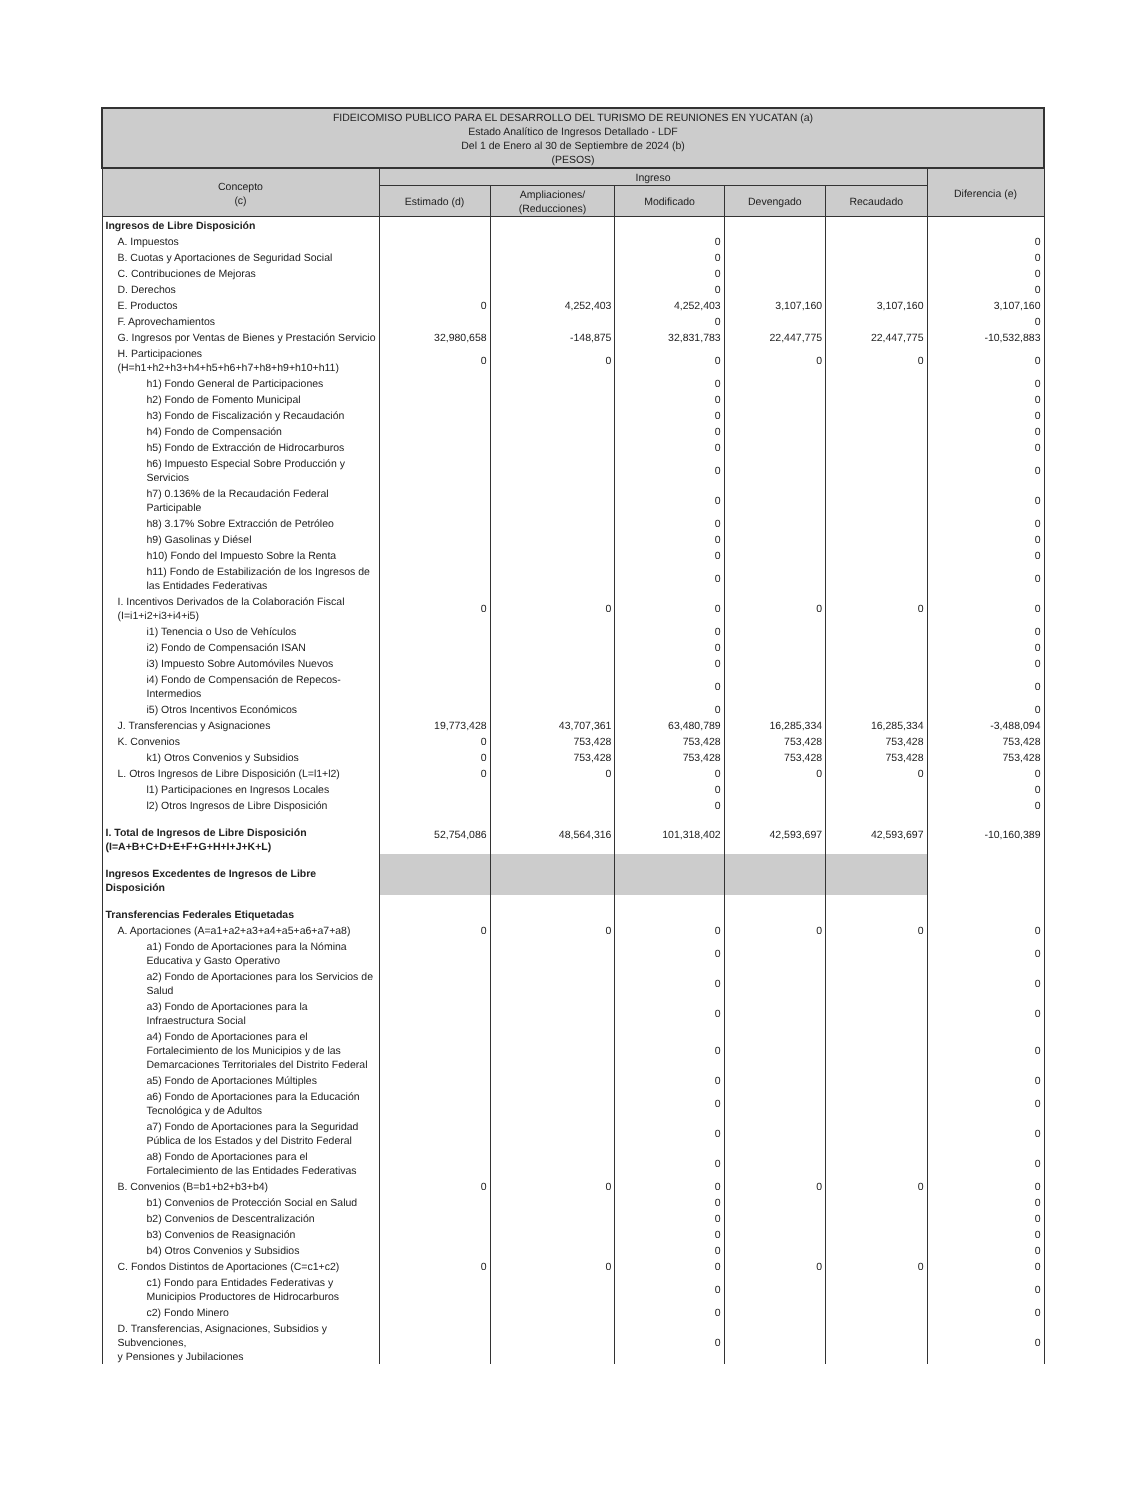| FIDEICOMISO PUBLICO PARA EL DESARROLLO DEL TURISMO DE REUNIONES EN YUCATAN (a) Estado Analítico de Ingresos Detallado - LDF Del 1 de Enero al 30 de Septiembre de 2024 (b) (PESOS) | | | | | | |
| --- | --- | --- | --- | --- | --- | --- |
| Concepto (c) | Ingreso | | | | | Diferencia (e) |
| | Estimado (d) | Ampliaciones/ (Reducciones) | Modificado | Devengado | Recaudado | |
| Ingresos de Libre Disposición | | | | | | |
| A. Impuestos | | | 0 | | | 0 |
| B. Cuotas y Aportaciones de Seguridad Social | | | 0 | | | 0 |
| C. Contribuciones de Mejoras | | | 0 | | | 0 |
| D. Derechos | | | 0 | | | 0 |
| E. Productos | 0 | 4,252,403 | 4,252,403 | 3,107,160 | 3,107,160 | 3,107,160 |
| F. Aprovechamientos | | | 0 | | | 0 |
| G. Ingresos por Ventas de Bienes y Prestación Servicio | 32,980,658 | -148,875 | 32,831,783 | 22,447,775 | 22,447,775 | -10,532,883 |
| H. Participaciones (H=h1+h2+h3+h4+h5+h6+h7+h8+h9+h10+h11) | 0 | 0 | 0 | 0 | 0 | 0 |
| h1) Fondo General de Participaciones | | | 0 | | | 0 |
| h2) Fondo de Fomento Municipal | | | 0 | | | 0 |
| h3) Fondo de Fiscalización y Recaudación | | | 0 | | | 0 |
| h4) Fondo de Compensación | | | 0 | | | 0 |
| h5) Fondo de Extracción de Hidrocarburos | | | 0 | | | 0 |
| h6) Impuesto Especial Sobre Producción y Servicios | | | 0 | | | 0 |
| h7) 0.136% de la Recaudación Federal Participable | | | 0 | | | 0 |
| h8) 3.17% Sobre Extracción de Petróleo | | | 0 | | | 0 |
| h9) Gasolinas y Diésel | | | 0 | | | 0 |
| h10) Fondo del Impuesto Sobre la Renta | | | 0 | | | 0 |
| h11) Fondo de Estabilización de los Ingresos de las Entidades Federativas | | | 0 | | | 0 |
| I. Incentivos Derivados de la Colaboración Fiscal (I=i1+i2+i3+i4+i5) | 0 | 0 | 0 | 0 | 0 | 0 |
| i1) Tenencia o Uso de Vehículos | | | 0 | | | 0 |
| i2) Fondo de Compensación ISAN | | | 0 | | | 0 |
| i3) Impuesto Sobre Automóviles Nuevos | | | 0 | | | 0 |
| i4) Fondo de Compensación de Repecos-Intermedios | | | 0 | | | 0 |
| i5) Otros Incentivos Económicos | | | 0 | | | 0 |
| J. Transferencias y Asignaciones | 19,773,428 | 43,707,361 | 63,480,789 | 16,285,334 | 16,285,334 | -3,488,094 |
| K. Convenios | 0 | 753,428 | 753,428 | 753,428 | 753,428 | 753,428 |
| k1) Otros Convenios y Subsidios | 0 | 753,428 | 753,428 | 753,428 | 753,428 | 753,428 |
| L. Otros Ingresos de Libre Disposición (L=l1+l2) | 0 | 0 | 0 | 0 | 0 | 0 |
| l1) Participaciones en Ingresos Locales | | | 0 | | | 0 |
| l2) Otros Ingresos de Libre Disposición | | | 0 | | | 0 |
| I. Total de Ingresos de Libre Disposición (I=A+B+C+D+E+F+G+H+I+J+K+L) | 52,754,086 | 48,564,316 | 101,318,402 | 42,593,697 | 42,593,697 | -10,160,389 |
| Ingresos Excedentes de Ingresos de Libre Disposición | | | | | | |
| Transferencias Federales Etiquetadas | | | | | | |
| A. Aportaciones (A=a1+a2+a3+a4+a5+a6+a7+a8) | 0 | 0 | 0 | 0 | 0 | 0 |
| a1) Fondo de Aportaciones para la Nómina Educativa y Gasto Operativo | | | 0 | | | 0 |
| a2) Fondo de Aportaciones para los Servicios de Salud | | | 0 | | | 0 |
| a3) Fondo de Aportaciones para la Infraestructura Social | | | 0 | | | 0 |
| a4) Fondo de Aportaciones para el Fortalecimiento de los Municipios y de las Demarcaciones Territoriales del Distrito Federal | | | 0 | | | 0 |
| a5) Fondo de Aportaciones Múltiples | | | 0 | | | 0 |
| a6) Fondo de Aportaciones para la Educación Tecnológica y de Adultos | | | 0 | | | 0 |
| a7) Fondo de Aportaciones para la Seguridad Pública de los Estados y del Distrito Federal | | | 0 | | | 0 |
| a8) Fondo de Aportaciones para el Fortalecimiento de las Entidades Federativas | | | 0 | | | 0 |
| B. Convenios (B=b1+b2+b3+b4) | 0 | 0 | 0 | 0 | 0 | 0 |
| b1) Convenios de Protección Social en Salud | | | 0 | | | 0 |
| b2) Convenios de Descentralización | | | 0 | | | 0 |
| b3) Convenios de Reasignación | | | 0 | | | 0 |
| b4) Otros Convenios y Subsidios | | | 0 | | | 0 |
| C. Fondos Distintos de Aportaciones (C=c1+c2) | 0 | 0 | 0 | 0 | 0 | 0 |
| c1) Fondo para Entidades Federativas y Municipios Productores de Hidrocarburos | | | 0 | | | 0 |
| c2) Fondo Minero | | | 0 | | | 0 |
| D. Transferencias, Asignaciones, Subsidios y Subvenciones, y Pensiones y Jubilaciones | | | 0 | | | 0 |